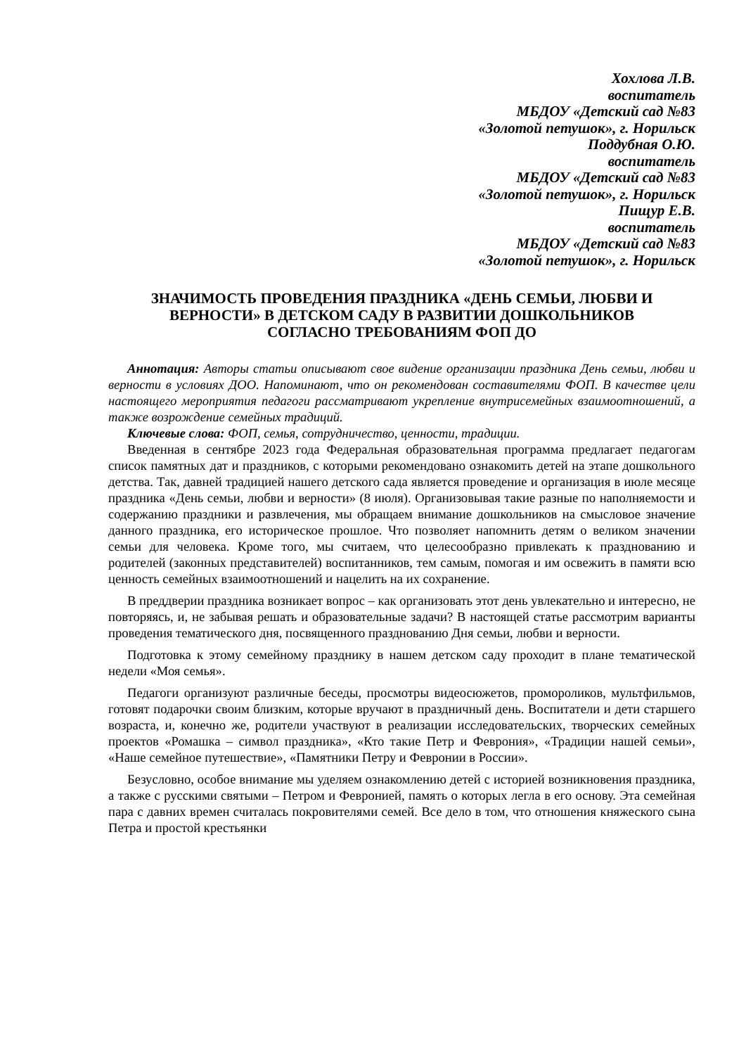Хохлова Л.В.
воспитатель
МБДОУ «Детский сад №83
«Золотой петушок», г. Норильск
Поддубная О.Ю.
воспитатель
МБДОУ «Детский сад №83
«Золотой петушок», г. Норильск
Пищур Е.В.
воспитатель
МБДОУ «Детский сад №83
«Золотой петушок», г. Норильск
ЗНАЧИМОСТЬ ПРОВЕДЕНИЯ ПРАЗДНИКА «ДЕНЬ СЕМЬИ, ЛЮБВИ И ВЕРНОСТИ» В ДЕТСКОМ САДУ В РАЗВИТИИ ДОШКОЛЬНИКОВ СОГЛАСНО ТРЕБОВАНИЯМ ФОП ДО
Аннотация: Авторы статьи описывают свое видение организации праздника День семьи, любви и верности в условиях ДОО. Напоминают, что он рекомендован составителями ФОП. В качестве цели настоящего мероприятия педагоги рассматривают укрепление внутрисемейных взаимоотношений, а также возрождение семейных традиций.
Ключевые слова: ФОП, семья, сотрудничество, ценности, традиции.
Введенная в сентябре 2023 года Федеральная образовательная программа предлагает педагогам список памятных дат и праздников, с которыми рекомендовано ознакомить детей на этапе дошкольного детства. Так, давней традицией нашего детского сада является проведение и организация в июле месяце праздника «День семьи, любви и верности» (8 июля). Организовывая такие разные по наполняемости и содержанию праздники и развлечения, мы обращаем внимание дошкольников на смысловое значение данного праздника, его историческое прошлое. Что позволяет напомнить детям о великом значении семьи для человека. Кроме того, мы считаем, что целесообразно привлекать к празднованию и родителей (законных представителей) воспитанников, тем самым, помогая и им освежить в памяти всю ценность семейных взаимоотношений и нацелить на их сохранение.
В преддверии праздника возникает вопрос – как организовать этот день увлекательно и интересно, не повторяясь, и, не забывая решать и образовательные задачи? В настоящей статье рассмотрим варианты проведения тематического дня, посвященного празднованию Дня семьи, любви и верности.
Подготовка к этому семейному празднику в нашем детском саду проходит в плане тематической недели «Моя семья».
Педагоги организуют различные беседы, просмотры видеосюжетов, промороликов, мультфильмов, готовят подарочки своим близким, которые вручают в праздничный день. Воспитатели и дети старшего возраста, и, конечно же, родители участвуют в реализации исследовательских, творческих семейных проектов «Ромашка – символ праздника», «Кто такие Петр и Феврония», «Традиции нашей семьи», «Наше семейное путешествие», «Памятники Петру и Февронии в России».
Безусловно, особое внимание мы уделяем ознакомлению детей с историей возникновения праздника, а также с русскими святыми – Петром и Февронией, память о которых легла в его основу. Эта семейная пара с давних времен считалась покровителями семей. Все дело в том, что отношения княжеского сына Петра и простой крестьянки